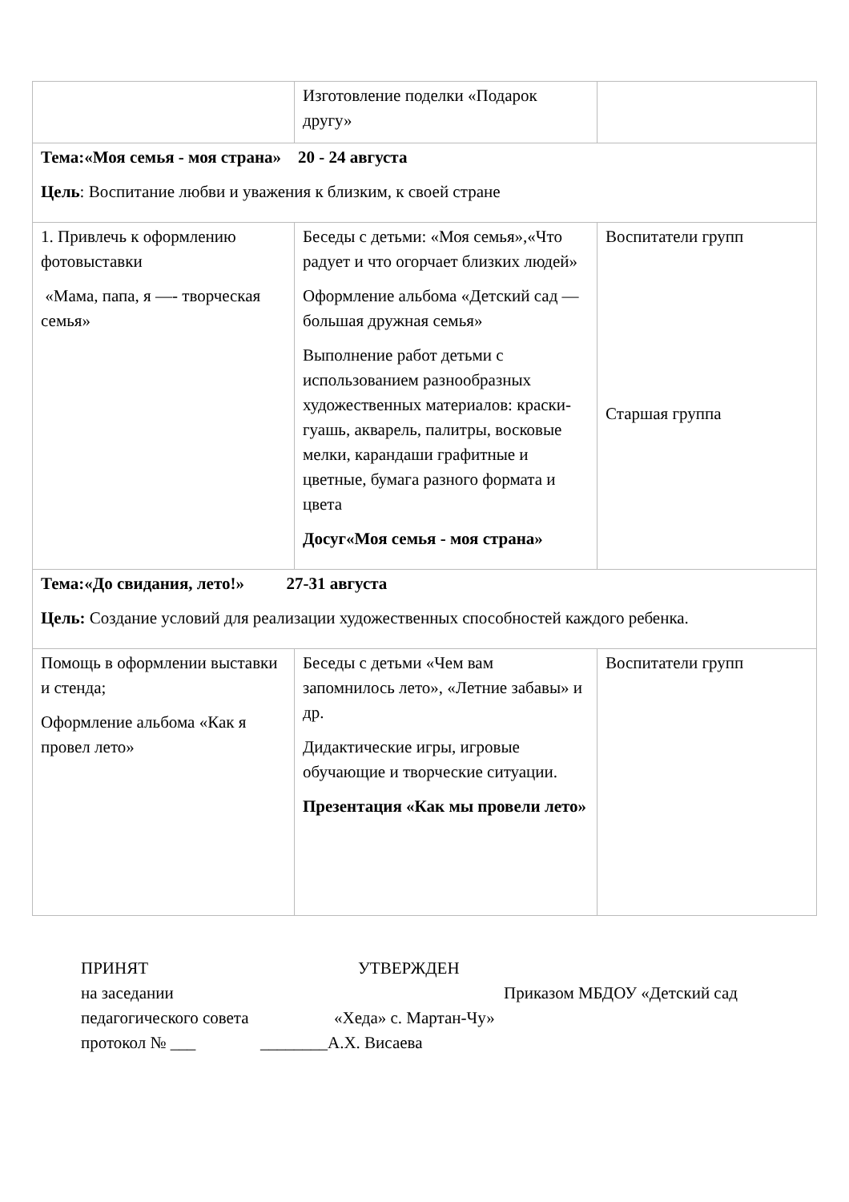| | Изготовление поделки «Подарок другу» | |
| Тема:«Моя семья - моя страна» 20 - 24 августа Цель : Воспитание любви и уважения к близким, к своей стране | | |
| 1. Привлечь к оформлению фотовыставки «Мама, папа, я —- творческая семья» | Беседы с детьми: «Моя семья»,«Что радует и что огорчает близких людей» Оформление альбома «Детский сад — большая дружная семья» Выполнение работ детьми с использованием разнообразных художественных материалов: краски- гуашь, акварель, палитры, восковые мелки, карандаши графитные и цветные, бумага разного формата и цвета Досуг«Моя семья - моя страна» | Воспитатели групп Старшая группа |
| Тема:«До свидания, лето!» 27-31 августа Цель: Создание условий для реализации художественных способностей каждого ребенка. | | |
| Помощь в оформлении выставки и стенда; Оформление альбома «Как я провел лето» | Беседы с детьми «Чем вам запомнилось лето», «Летние забавы» и др. Дидактические игры, игровые обучающие и творческие ситуации. Презентация «Как мы провели лето» | Воспитатели групп |
ПРИНЯТ УТВЕРЖДЕН
на заседании Приказом МБДОУ «Детский сад
педагогического совета «Хеда» с. Мартан-Чу»
протокол № ___ ________А.Х. Висаева